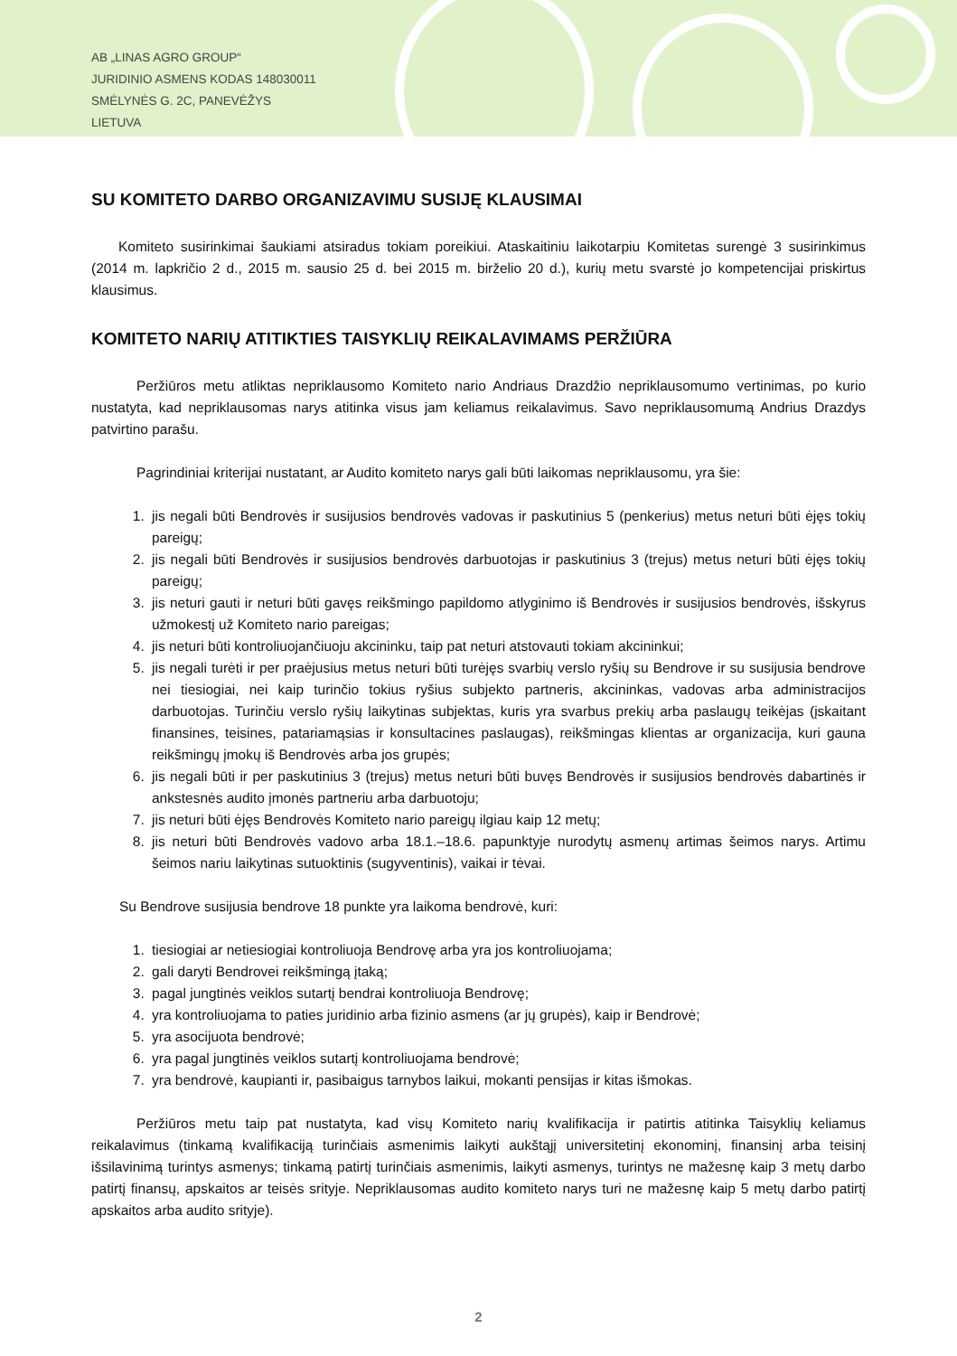AB „LINAS AGRO GROUP“
JURIDINIO ASMENS KODAS 148030011
SMĖLYNĖS G. 2C, PANEVĖŽYS
LIETUVA
SU KOMITETO DARBO ORGANIZAVIMU SUSIJĘ KLAUSIMAI
Komiteto susirinkimai šaukiami atsiradus tokiam poreikiui. Ataskaitiniu laikotarpiu Komitetas surengė 3 susirinkimus (2014 m. lapkričio 2 d., 2015 m. sausio 25 d. bei 2015 m. birželio 20 d.), kurių metu svarstė jo kompetencijai priskirtus klausimus.
KOMITETO NARIŲ ATITIKTIES TAISYKLIŲ REIKALAVIMAMS PERŽIŪRA
Peržiūros metu atliktas nepriklausomo Komiteto nario Andriaus Drazdžio nepriklausomumo vertinimas, po kurio nustatyta, kad nepriklausomas narys atitinka visus jam keliamus reikalavimus. Savo nepriklausomumą Andrius Drazdys patvirtino parašu.
Pagrindiniai kriterijai nustatant, ar Audito komiteto narys gali būti laikomas nepriklausomu, yra šie:
1. jis negali būti Bendrovės ir susijusios bendrovės vadovas ir paskutinius 5 (penkerius) metus neturi būti ėjęs tokių pareigų;
2. jis negali būti Bendrovės ir susijusios bendrovės darbuotojas ir paskutinius 3 (trejus) metus neturi būti ėjęs tokių pareigų;
3. jis neturi gauti ir neturi būti gavęs reikšmingo papildomo atlyginimo iš Bendrovės ir susijusios bendrovės, išskyrus užmokestį už Komiteto nario pareigas;
4. jis neturi būti kontroliuojančiuoju akcininku, taip pat neturi atstovauti tokiam akcininkui;
5. jis negali turėti ir per praėjusius metus neturi būti turėjęs svarbių verslo ryšių su Bendrove ir su susijusia bendrove nei tiesiogiai, nei kaip turinčio tokius ryšius subjekto partneris, akcininkas, vadovas arba administracijos darbuotojas. Turinčiu verslo ryšių laikytinas subjektas, kuris yra svarbus prekių arba paslaugų teikėjas (įskaitant finansines, teisines, patariamąsias ir konsultacines paslaugas), reikšmingas klientas ar organizacija, kuri gauna reikšmingų įmokų iš Bendrovės arba jos grupės;
6. jis negali būti ir per paskutinius 3 (trejus) metus neturi būti buvęs Bendrovės ir susijusios bendrovės dabartinės ir ankstesnės audito įmonės partneriu arba darbuotoju;
7. jis neturi būti ėjęs Bendrovės Komiteto nario pareigų ilgiau kaip 12 metų;
8. jis neturi būti Bendrovės vadovo arba 18.1.–18.6. papunktyje nurodytų asmenų artimas šeimos narys. Artimu šeimos nariu laikytinas sutuoktinis (sugyventinis), vaikai ir tėvai.
Su Bendrove susijusia bendrove 18 punkte yra laikoma bendrovė, kuri:
1. tiesiogiai ar netiesiogiai kontroliuoja Bendrovę arba yra jos kontroliuojama;
2. gali daryti Bendrovei reikšmingą įtaką;
3. pagal jungtinės veiklos sutartį bendrai kontroliuoja Bendrovę;
4. yra kontroliuojama to paties juridinio arba fizinio asmens (ar jų grupės), kaip ir Bendrovė;
5. yra asocijuota bendrovė;
6. yra pagal jungtinės veiklos sutartį kontroliuojama bendrovė;
7. yra bendrovė, kaupianti ir, pasibaigus tarnybos laikui, mokanti pensijas ir kitas išmokas.
Peržiūros metu taip pat nustatyta, kad visų Komiteto narių kvalifikacija ir patirtis atitinka Taisyklių keliamus reikalavimus (tinkamą kvalifikaciją turinčiais asmenimis laikyti aukštąjį universitetinį ekonominį, finansinį arba teisinį išsilavinimą turintys asmenys; tinkamą patirtį turinčiais asmenimis, laikyti asmenys, turintys ne mažesnę kaip 3 metų darbo patirtį finansų, apskaitos ar teisės srityje. Nepriklausomas audito komiteto narys turi ne mažesnę kaip 5 metų darbo patirtį apskaitos arba audito srityje).
2